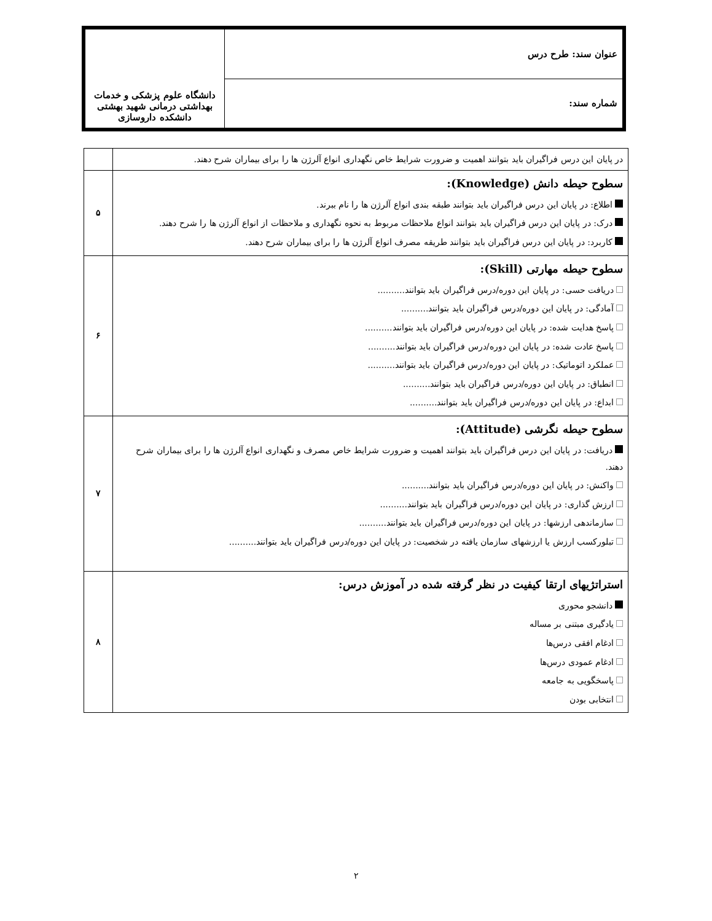| عنوان سند: طرح درس | دانشگاه علوم پزشکی و خدمات بهداشتی درمانی شهید بهشتی دانشکده داروسازی |
| شماره سند: | |
| در پایان این درس فراگیران باید بتوانند اهمیت و ضرورت شرایط خاص نگهداری انواع آلرژن ها را برای بیماران شرح دهند. | |
| سطوح حیطه دانش (Knowledge): اطلاع: در پایان این درس فراگیران باید بتوانند طبقه بندی انواع آلرژن ها را نام ببرند. درک: در پایان این درس فراگیران باید بتوانند انواع ملاحظات مربوط به نحوه نگهداری و ملاحظات از انواع آلرژن ها را شرح دهند. کاربرد: در پایان این درس فراگیران باید بتوانند طریقه مصرف انواع آلرژن ها را برای بیماران شرح دهند. | ۵ |
| سطوح حیطه مهارتی (Skill): دریافت حسی: در پایان این دوره/درس فراگیران باید بتوانند.......... آمادگی: در پایان این دوره/درس فراگیران باید بتوانند.......... پاسخ هدایت شده: در پایان این دوره/درس فراگیران باید بتوانند.......... پاسخ عادت شده: در پایان این دوره/درس فراگیران باید بتوانند.......... عملکرد اتوماتیک: در پایان این دوره/درس فراگیران باید بتوانند.......... انطباق: در پایان این دوره/درس فراگیران باید بتوانند.......... ابداع: در پایان این دوره/درس فراگیران باید بتوانند.......... | ۶ |
| سطوح حیطه نگرشی (Attitude): دریافت: در پایان این درس فراگیران باید بتوانند اهمیت و ضرورت شرایط خاص مصرف و نگهداری انواع آلرژن ها را برای بیماران شرح دهند. واکنش: در پایان این دوره/درس فراگیران باید بتوانند.......... ارزش گذاری: در پایان این دوره/درس فراگیران باید بتوانند.......... سازماندهی ارزشها: در پایان این دوره/درس فراگیران باید بتوانند.......... تبلورکسب ارزش یا ارزشهای سازمان یافته در شخصیت: در پایان این دوره/درس فراگیران باید بتوانند.......... | ۷ |
| استراتژیهای ارتقا کیفیت در نظر گرفته شده در آموزش درس: دانشجو محوری یادگیری مبتنی بر مساله ادغام افقی درس‌ها ادغام عمودی درس‌ها پاسخگویی به جامعه انتخابی بودن | ۸ |
۲